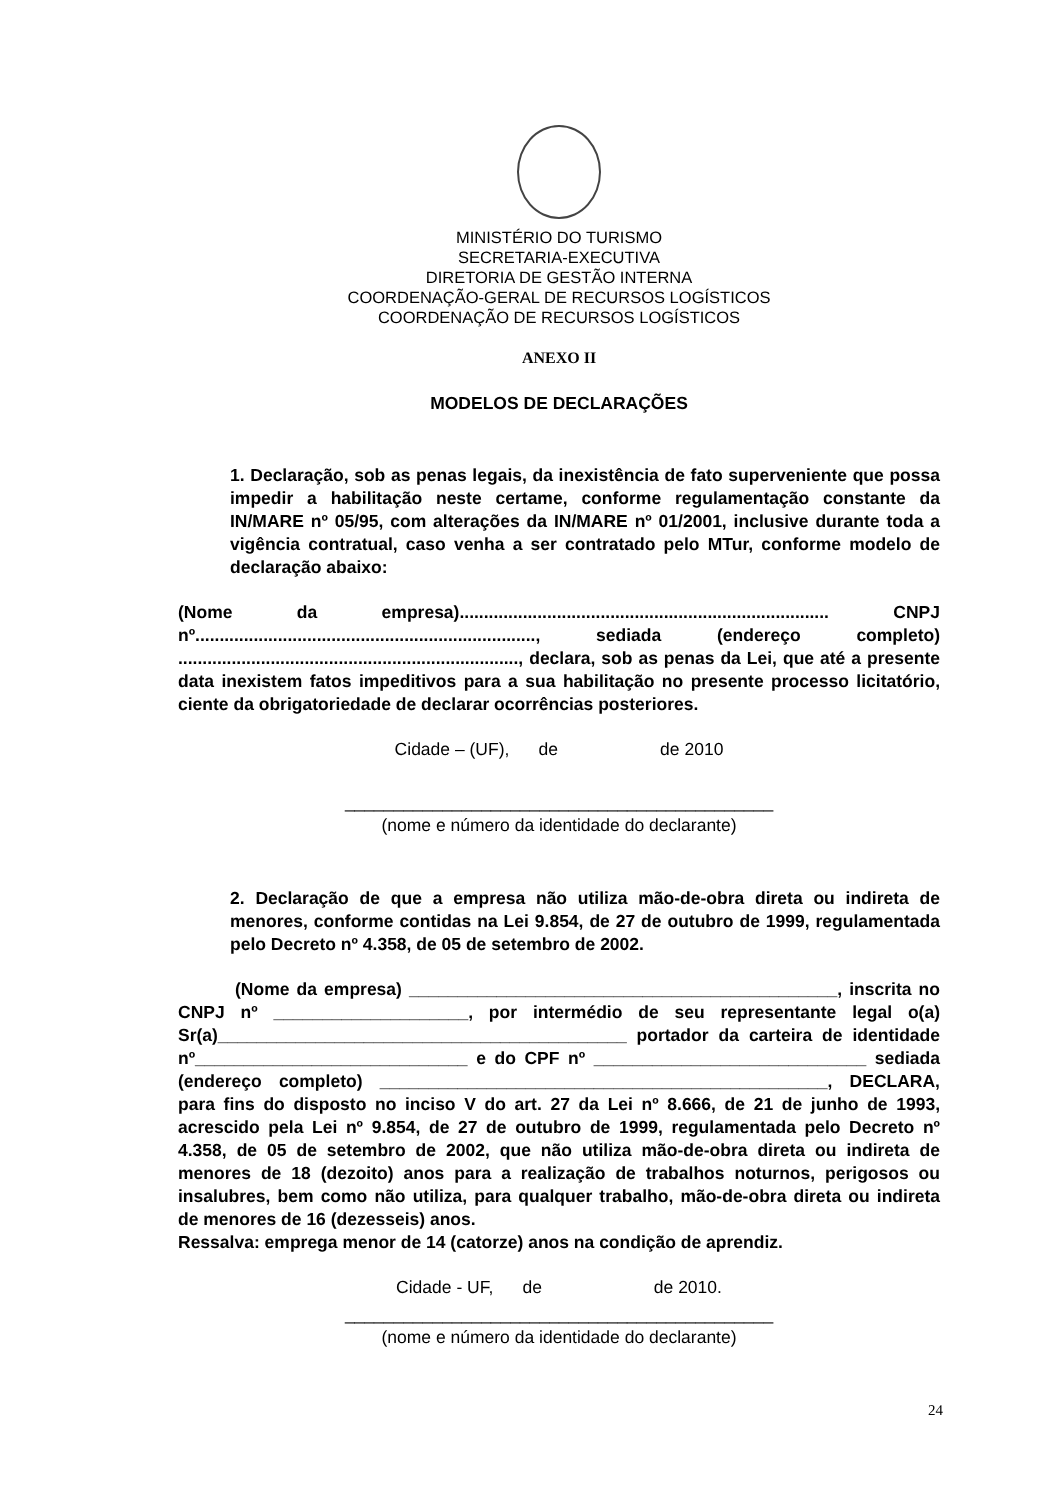MINISTÉRIO DO TURISMO
SECRETARIA-EXECUTIVA
DIRETORIA DE GESTÃO INTERNA
COORDENAÇÃO-GERAL DE RECURSOS LOGÍSTICOS
COORDENAÇÃO DE RECURSOS LOGÍSTICOS
ANEXO II
MODELOS DE DECLARAÇÕES
1. Declaração, sob as penas legais, da inexistência de fato superveniente que possa impedir a habilitação neste certame, conforme regulamentação constante da IN/MARE nº 05/95, com alterações da IN/MARE nº 01/2001, inclusive durante toda a vigência contratual, caso venha a ser contratado pelo MTur, conforme modelo de declaração abaixo:
(Nome da empresa)............................................................................ CNPJ nº......................................................................, sediada (endereço completo) ......................................................................, declara, sob as penas da Lei, que até a presente data inexistem fatos impeditivos para a sua habilitação no presente processo licitatório, ciente da obrigatoriedade de declarar ocorrências posteriores.
Cidade – (UF), de de 2010
____________________________________________
(nome e número da identidade do declarante)
2. Declaração de que a empresa não utiliza mão-de-obra direta ou indireta de menores, conforme contidas na Lei 9.854, de 27 de outubro de 1999, regulamentada pelo Decreto nº 4.358, de 05 de setembro de 2002.
(Nome da empresa) ____________________________________________, inscrita no CNPJ nº ____________________, por intermédio de seu representante legal o(a) Sr(a)__________________________________________ portador da carteira de identidade nº____________________________ e do CPF nº ____________________________ sediada (endereço completo) ______________________________________________, DECLARA, para fins do disposto no inciso V do art. 27 da Lei nº 8.666, de 21 de junho de 1993, acrescido pela Lei nº 9.854, de 27 de outubro de 1999, regulamentada pelo Decreto nº 4.358, de 05 de setembro de 2002, que não utiliza mão-de-obra direta ou indireta de menores de 18 (dezoito) anos para a realização de trabalhos noturnos, perigosos ou insalubres, bem como não utiliza, para qualquer trabalho, mão-de-obra direta ou indireta de menores de 16 (dezesseis) anos.
Ressalva: emprega menor de 14 (catorze) anos na condição de aprendiz.
Cidade - UF, de de 2010.
____________________________________________
(nome e número da identidade do declarante)
24